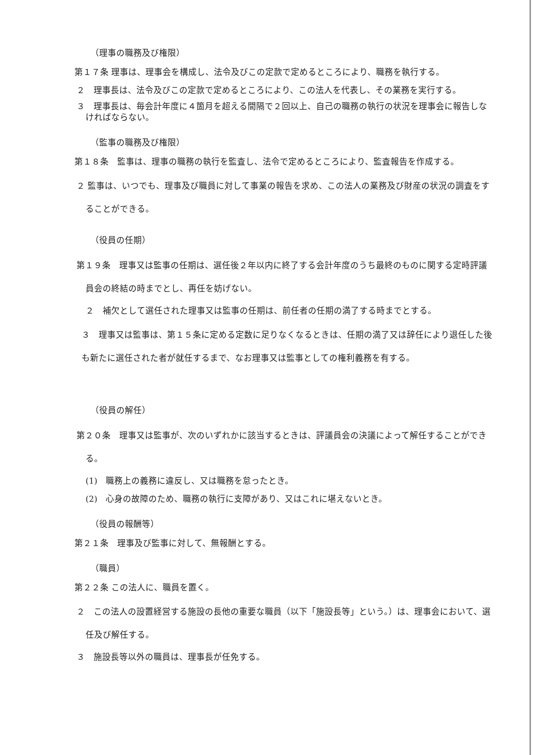（理事の職務及び権限）
第１７条 理事は、理事会を構成し、法令及びこの定款で定めるところにより、職務を執行する。
２　理事長は、法令及びこの定款で定めるところにより、この法人を代表し、その業務を実行する。
３　理事長は、毎会計年度に４箇月を超える間隔で２回以上、自己の職務の執行の状況を理事会に報告しなければならない。
（監事の職務及び権限）
第１８条　監事は、理事の職務の執行を監査し、法令で定めるところにより、監査報告を作成する。
２ 監事は、いつでも、理事及び職員に対して事業の報告を求め、この法人の業務及び財産の状況の調査をすることができる。
（役員の任期）
第１９条　理事又は監事の任期は、選任後２年以内に終了する会計年度のうち最終のものに関する定時評議員会の終結の時までとし、再任を妨げない。
２　補欠として選任された理事又は監事の任期は、前任者の任期の満了する時までとする。
３　理事又は監事は、第１５条に定める定数に足りなくなるときは、任期の満了又は辞任により退任した後も新たに選任された者が就任するまで、なお理事又は監事としての権利義務を有する。
（役員の解任）
第２０条　理事又は監事が、次のいずれかに該当するときは、評議員会の決議によって解任することができる。
(1)　職務上の義務に違反し、又は職務を怠ったとき。
(2)　心身の故障のため、職務の執行に支障があり、又はこれに堪えないとき。
（役員の報酬等）
第２１条　理事及び監事に対して、無報酬とする。
（職員）
第２２条 この法人に、職員を置く。
２　この法人の設置経営する施設の長他の重要な職員（以下「施設長等」という。）は、理事会において、選任及び解任する。
３　施設長等以外の職員は、理事長が任免する。